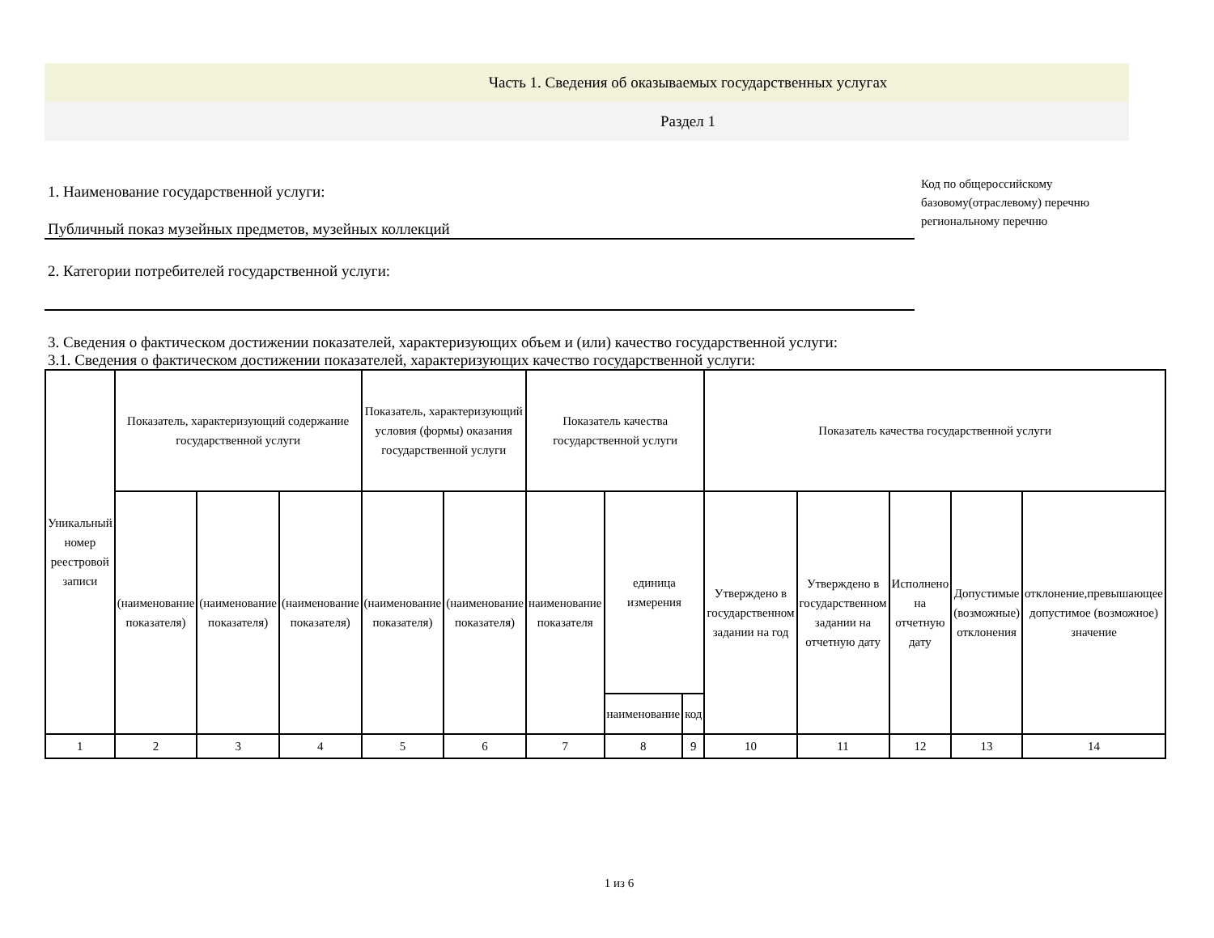Часть 1. Сведения об оказываемых государственных услугах
Раздел 1
1. Наименование государственной услуги:
Публичный показ музейных предметов, музейных коллекций
2. Категории потребителей государственной услуги:
Код по общероссийскому
базовому(отраслевому) перечню
региональному перечню
3. Сведения о фактическом достижении показателей, характеризующих объем и (или) качество государственной услуги:
3.1. Сведения о фактическом достижении показателей, характеризующих качество государственной услуги:
| Уникальный номер реестровой записи | Показатель, характеризующий содержание государственной услуги | | | Показатель, характеризующий условия (формы) оказания государственной услуги | | Показатель качества государственной услуги | | | Показатель качества государственной услуги | | | | |
| | (наименование показателя) | (наименование показателя) | (наименование показателя) | (наименование показателя) | (наименование показателя) | наименование показателя | единица измерения | | Утверждено в государственном задании на год | Утверждено в государственном задании на отчетную дату | Исполнено на отчетную дату | Допустимые (возможные) отклонения | отклонение,превышающее допустимое (возможное) значение |
| | | | | | | | наименование | код | | | | | |
| 1 | 2 | 3 | 4 | 5 | 6 | 7 | 8 | 9 | 10 | 11 | 12 | 13 | 14 |
1 из 6